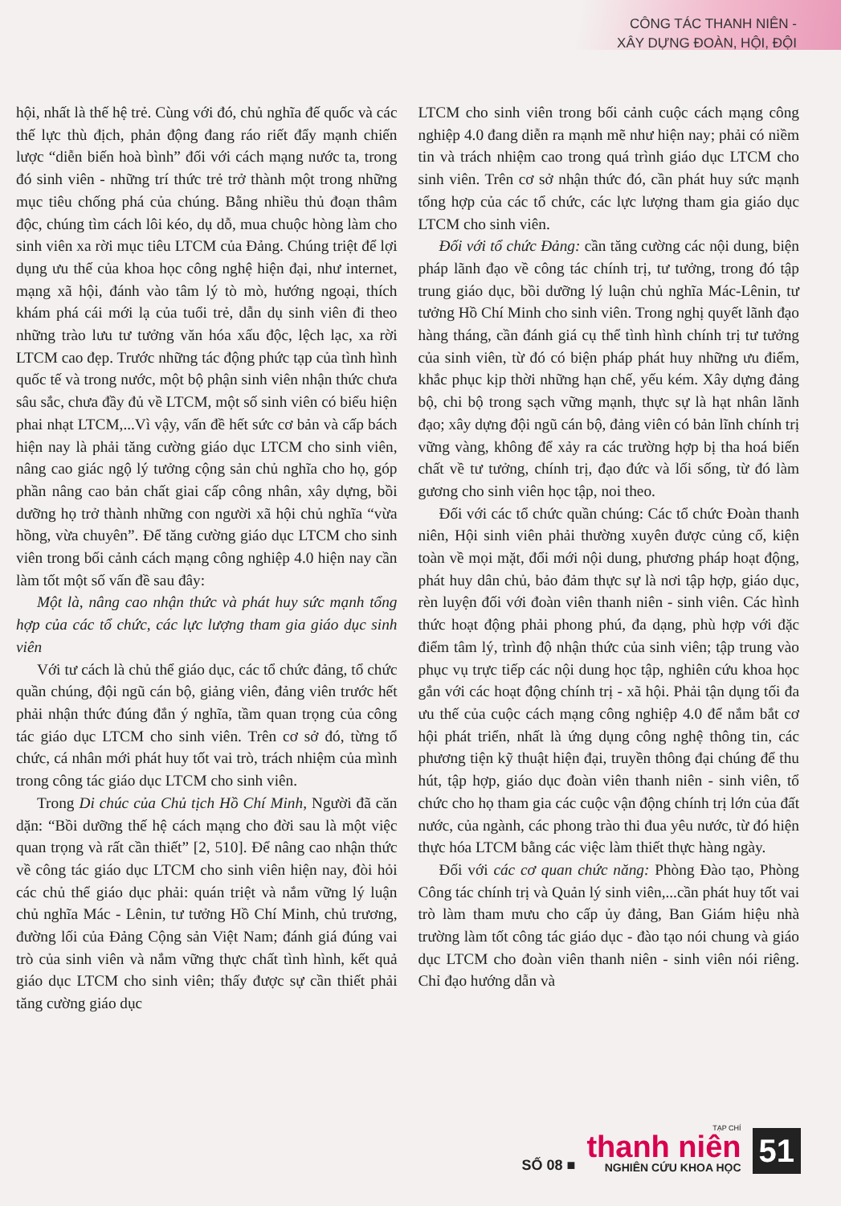CÔNG TÁC THANH NIÊN -
XÂY DỰNG ĐOÀN, HỘI, ĐỘI
hội, nhất là thế hệ trẻ. Cùng với đó, chủ nghĩa đế quốc và các thế lực thù địch, phản động đang ráo riết đẩy mạnh chiến lược “diễn biến hoà bình” đối với cách mạng nước ta, trong đó sinh viên - những trí thức trẻ trở thành một trong những mục tiêu chống phá của chúng. Bằng nhiều thủ đoạn thâm độc, chúng tìm cách lôi kéo, dụ dỗ, mua chuộc hòng làm cho sinh viên xa rời mục tiêu LTCM của Đảng. Chúng triệt để lợi dụng ưu thế của khoa học công nghệ hiện đại, như internet, mạng xã hội, đánh vào tâm lý tò mò, hướng ngoại, thích khám phá cái mới lạ của tuổi trẻ, dẫn dụ sinh viên đi theo những trào lưu tư tưởng văn hóa xấu độc, lệch lạc, xa rời LTCM cao đẹp. Trước những tác động phức tạp của tình hình quốc tế và trong nước, một bộ phận sinh viên nhận thức chưa sâu sắc, chưa đầy đủ về LTCM, một số sinh viên có biểu hiện phai nhạt LTCM,...Vì vậy, vấn đề hết sức cơ bản và cấp bách hiện nay là phải tăng cường giáo dục LTCM cho sinh viên, nâng cao giác ngộ lý tưởng cộng sản chủ nghĩa cho họ, góp phần nâng cao bản chất giai cấp công nhân, xây dựng, bồi dưỡng họ trở thành những con người xã hội chủ nghĩa “vừa hồng, vừa chuyên”. Để tăng cường giáo dục LTCM cho sinh viên trong bối cảnh cách mạng công nghiệp 4.0 hiện nay cần làm tốt một số vấn đề sau đây:
Một là, nâng cao nhận thức và phát huy sức mạnh tổng hợp của các tổ chức, các lực lượng tham gia giáo dục sinh viên
Với tư cách là chủ thể giáo dục, các tổ chức đảng, tổ chức quần chúng, đội ngũ cán bộ, giảng viên, đảng viên trước hết phải nhận thức đúng đắn ý nghĩa, tầm quan trọng của công tác giáo dục LTCM cho sinh viên. Trên cơ sở đó, từng tổ chức, cá nhân mới phát huy tốt vai trò, trách nhiệm của mình trong công tác giáo dục LTCM cho sinh viên.
Trong Di chúc của Chủ tịch Hồ Chí Minh, Người đã căn dặn: “Bồi dưỡng thế hệ cách mạng cho đời sau là một việc quan trọng và rất cần thiết” [2, 510]. Để nâng cao nhận thức về công tác giáo dục LTCM cho sinh viên hiện nay, đòi hỏi các chủ thể giáo dục phải: quán triệt và nắm vững lý luận chủ nghĩa Mác - Lênin, tư tưởng Hồ Chí Minh, chủ trương, đường lối của Đảng Cộng sản Việt Nam; đánh giá đúng vai trò của sinh viên và nắm vững thực chất tình hình, kết quả giáo dục LTCM cho sinh viên; thấy được sự cần thiết phải tăng cường giáo dục
LTCM cho sinh viên trong bối cảnh cuộc cách mạng công nghiệp 4.0 đang diễn ra mạnh mẽ như hiện nay; phải có niềm tin và trách nhiệm cao trong quá trình giáo dục LTCM cho sinh viên. Trên cơ sở nhận thức đó, cần phát huy sức mạnh tổng hợp của các tổ chức, các lực lượng tham gia giáo dục LTCM cho sinh viên.
Đối với tổ chức Đảng: cần tăng cường các nội dung, biện pháp lãnh đạo về công tác chính trị, tư tưởng, trong đó tập trung giáo dục, bồi dưỡng lý luận chủ nghĩa Mác-Lênin, tư tưởng Hồ Chí Minh cho sinh viên. Trong nghị quyết lãnh đạo hàng tháng, cần đánh giá cụ thể tình hình chính trị tư tưởng của sinh viên, từ đó có biện pháp phát huy những ưu điểm, khắc phục kịp thời những hạn chế, yếu kém. Xây dựng đảng bộ, chi bộ trong sạch vững mạnh, thực sự là hạt nhân lãnh đạo; xây dựng đội ngũ cán bộ, đảng viên có bản lĩnh chính trị vững vàng, không để xảy ra các trường hợp bị tha hoá biến chất về tư tưởng, chính trị, đạo đức và lối sống, từ đó làm gương cho sinh viên học tập, noi theo.
Đối với các tổ chức quần chúng: Các tổ chức Đoàn thanh niên, Hội sinh viên phải thường xuyên được củng cố, kiện toàn về mọi mặt, đổi mới nội dung, phương pháp hoạt động, phát huy dân chủ, bảo đảm thực sự là nơi tập hợp, giáo dục, rèn luyện đối với đoàn viên thanh niên - sinh viên. Các hình thức hoạt động phải phong phú, đa dạng, phù hợp với đặc điểm tâm lý, trình độ nhận thức của sinh viên; tập trung vào phục vụ trực tiếp các nội dung học tập, nghiên cứu khoa học gắn với các hoạt động chính trị - xã hội. Phải tận dụng tối đa ưu thế của cuộc cách mạng công nghiệp 4.0 để nắm bắt cơ hội phát triển, nhất là ứng dụng công nghệ thông tin, các phương tiện kỹ thuật hiện đại, truyền thông đại chúng để thu hút, tập hợp, giáo dục đoàn viên thanh niên - sinh viên, tổ chức cho họ tham gia các cuộc vận động chính trị lớn của đất nước, của ngành, các phong trào thi đua yêu nước, từ đó hiện thực hóa LTCM bằng các việc làm thiết thực hàng ngày.
Đối với các cơ quan chức năng: Phòng Đào tạo, Phòng Công tác chính trị và Quản lý sinh viên,...cần phát huy tốt vai trò làm tham mưu cho cấp ủy đảng, Ban Giám hiệu nhà trường làm tốt công tác giáo dục - đào tạo nói chung và giáo dục LTCM cho đoàn viên thanh niên - sinh viên nói riêng. Chỉ đạo hướng dẫn và
SỐ 08 ■
TẠP CHÍ
thanh niên
NGHIÊN CỨU KHOA HỌC
51